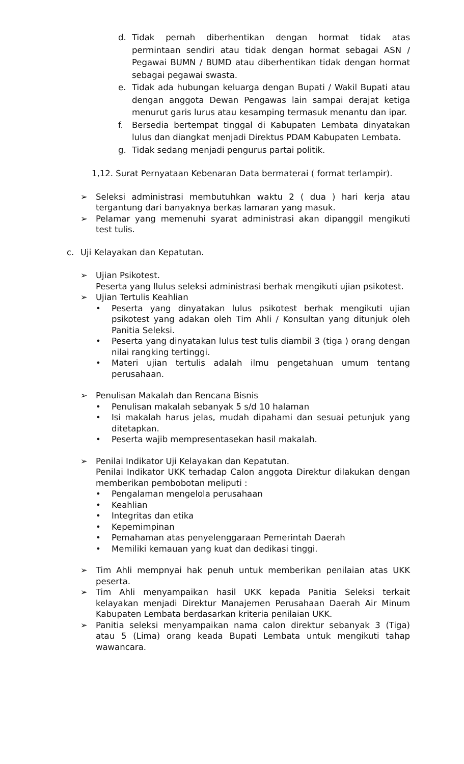d. Tidak pernah diberhentikan dengan hormat tidak atas permintaan sendiri atau tidak dengan hormat sebagai ASN / Pegawai BUMN / BUMD atau diberhentikan tidak dengan hormat sebagai pegawai swasta.
e. Tidak ada hubungan keluarga dengan Bupati / Wakil Bupati atau dengan anggota Dewan Pengawas lain sampai derajat ketiga menurut garis lurus atau kesamping termasuk menantu dan ipar.
f. Bersedia bertempat tinggal di Kabupaten Lembata dinyatakan lulus dan diangkat menjadi Direktus PDAM Kabupaten Lembata.
g. Tidak sedang menjadi pengurus partai politik.
1,12. Surat Pernyataan Kebenaran Data bermaterai ( format terlampir).
➢ Seleksi administrasi membutuhkan waktu 2 ( dua ) hari kerja atau tergantung dari banyaknya berkas lamaran yang masuk.
➢ Pelamar yang memenuhi syarat administrasi akan dipanggil mengikuti test tulis.
c. Uji Kelayakan dan Kepatutan.
➢ Ujian Psikotest.
Peserta yang llulus seleksi administrasi berhak mengikuti ujian psikotest.
➢ Ujian Tertulis Keahlian
• Peserta yang dinyatakan lulus psikotest berhak mengikuti ujian psikotest yang adakan oleh Tim Ahli / Konsultan yang ditunjuk oleh Panitia Seleksi.
• Peserta yang dinyatakan lulus test tulis diambil 3 (tiga ) orang dengan nilai rangking tertinggi.
• Materi ujian tertulis adalah ilmu pengetahuan umum tentang perusahaan.
➢ Penulisan Makalah dan Rencana Bisnis
• Penulisan makalah sebanyak 5 s/d 10 halaman
• Isi makalah harus jelas, mudah dipahami dan sesuai petunjuk yang ditetapkan.
• Peserta wajib mempresentasekan hasil makalah.
➢ Penilai Indikator Uji Kelayakan dan Kepatutan.
Penilai Indikator UKK terhadap Calon anggota Direktur dilakukan dengan memberikan pembobotan meliputi :
• Pengalaman mengelola perusahaan
• Keahlian
• Integritas dan etika
• Kepemimpinan
• Pemahaman atas penyelenggaraan Pemerintah Daerah
• Memiliki kemauan yang kuat dan dedikasi tinggi.
➢ Tim Ahli mempnyai hak penuh untuk memberikan penilaian atas UKK peserta.
➢ Tim Ahli menyampaikan hasil UKK kepada Panitia Seleksi terkait kelayakan menjadi Direktur Manajemen Perusahaan Daerah Air Minum Kabupaten Lembata berdasarkan kriteria penilaian UKK.
➢ Panitia seleksi menyampaikan nama calon direktur sebanyak 3 (Tiga) atau 5 (Lima) orang keada Bupati Lembata untuk mengikuti tahap wawancara.